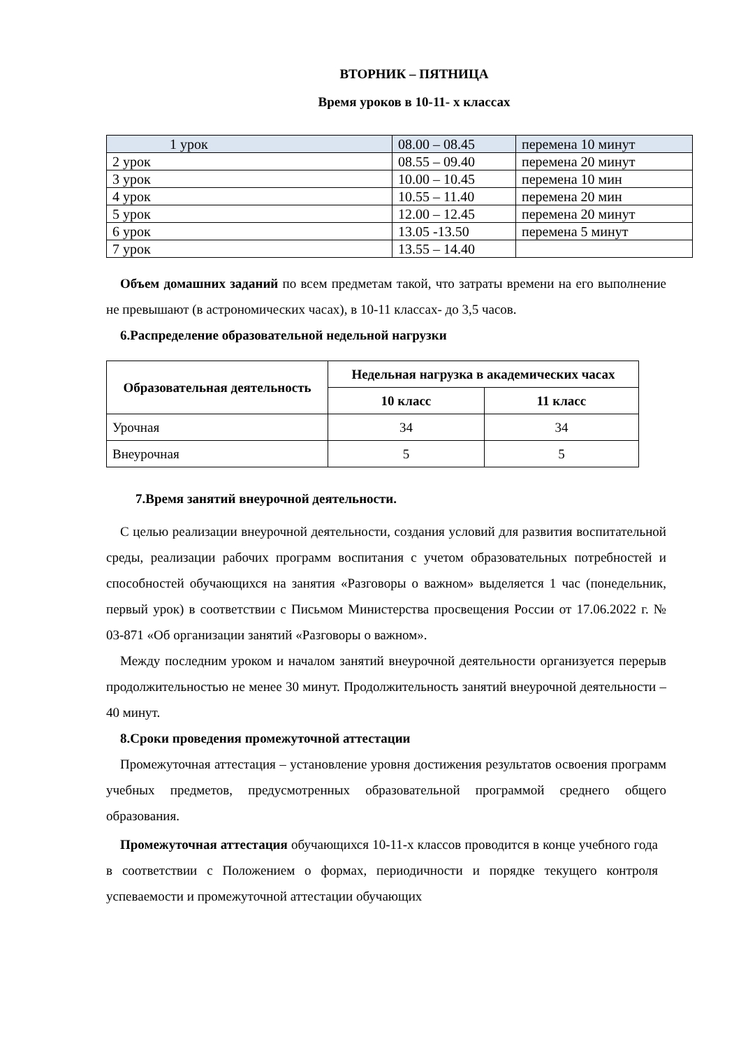ВТОРНИК – ПЯТНИЦА
Время уроков в 10-11- х классах
| 1 урок | 08.00 – 08.45 | перемена 10 минут |
| 2 урок | 08.55 – 09.40 | перемена 20 минут |
| 3 урок | 10.00 – 10.45 | перемена 10 мин |
| 4 урок | 10.55 – 11.40 | перемена 20 мин |
| 5 урок | 12.00 – 12.45 | перемена 20 минут |
| 6 урок | 13.05 -13.50 | перемена 5 минут |
| 7 урок | 13.55 – 14.40 | |
Объем домашних заданий по всем предметам такой, что затраты времени на его выполнение не превышают (в астрономических часах), в 10-11 классах- до 3,5 часов.
6.Распределение образовательной недельной нагрузки
| Образовательная деятельность | Недельная нагрузка в академических часах | |
| --- | --- | --- |
| | 10 класс | 11 класс |
| Урочная | 34 | 34 |
| Внеурочная | 5 | 5 |
7.Время занятий внеурочной деятельности.
С целью реализации внеурочной деятельности, создания условий для развития воспитательной среды, реализации рабочих программ воспитания с учетом образовательных потребностей и способностей обучающихся на занятия «Разговоры о важном» выделяется 1 час (понедельник, первый урок) в соответствии с Письмом Министерства просвещения России от 17.06.2022 г. № 03-871 «Об организации занятий «Разговоры о важном».
Между последним уроком и началом занятий внеурочной деятельности организуется перерыв продолжительностью не менее 30 минут. Продолжительность занятий внеурочной деятельности – 40 минут.
8.Сроки проведения промежуточной аттестации
Промежуточная аттестация – установление уровня достижения результатов освоения программ учебных предметов, предусмотренных образовательной программой среднего общего образования.
Промежуточная аттестация обучающихся 10-11-х классов проводится в конце учебного года в соответствии с Положением о формах, периодичности и порядке текущего контроля успеваемости и промежуточной аттестации обучающих